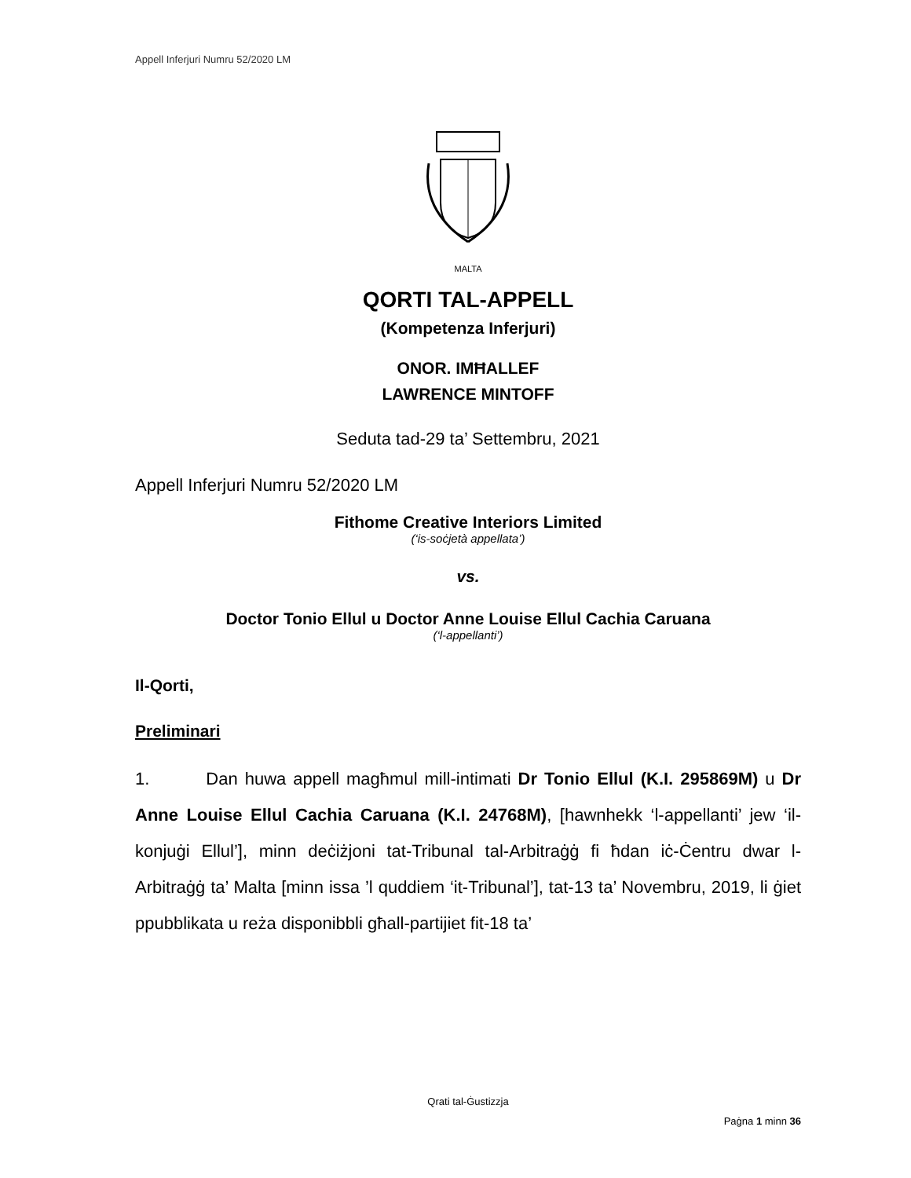Appell Inferjuri Numru 52/2020 LM
MALTA
QORTI TAL-APPELL
(Kompetenza Inferjuri)
ONOR. IMĦALLEF
LAWRENCE MINTOFF
Seduta tad-29 ta’ Settembru, 2021
Appell Inferjuri Numru 52/2020 LM
Fithome Creative Interiors Limited
(‘is-soċjetà appellata’)
vs.
Doctor Tonio Ellul u Doctor Anne Louise Ellul Cachia Caruana
(‘l-appellanti’)
Il-Qorti,
Preliminari
1. Dan huwa appell magħmul mill-intimati Dr Tonio Ellul (K.I. 295869M) u Dr Anne Louise Ellul Cachia Caruana (K.I. 24768M), [hawnhekk ‘l-appellanti’ jew ‘il-konjuġi Ellul’], minn deċiżjoni tat-Tribunal tal-Arbitraġġ fi ħdan iċ-Ċentru dwar l-Arbitraġġ ta’ Malta [minn issa ’l quddiem ‘it-Tribunal’], tat-13 ta’ Novembru, 2019, li ġiet ppubblikata u reża disponibbli għall-partijiet fit-18 ta’
Qrati tal-Ġustizzja
Paġna 1 minn 36